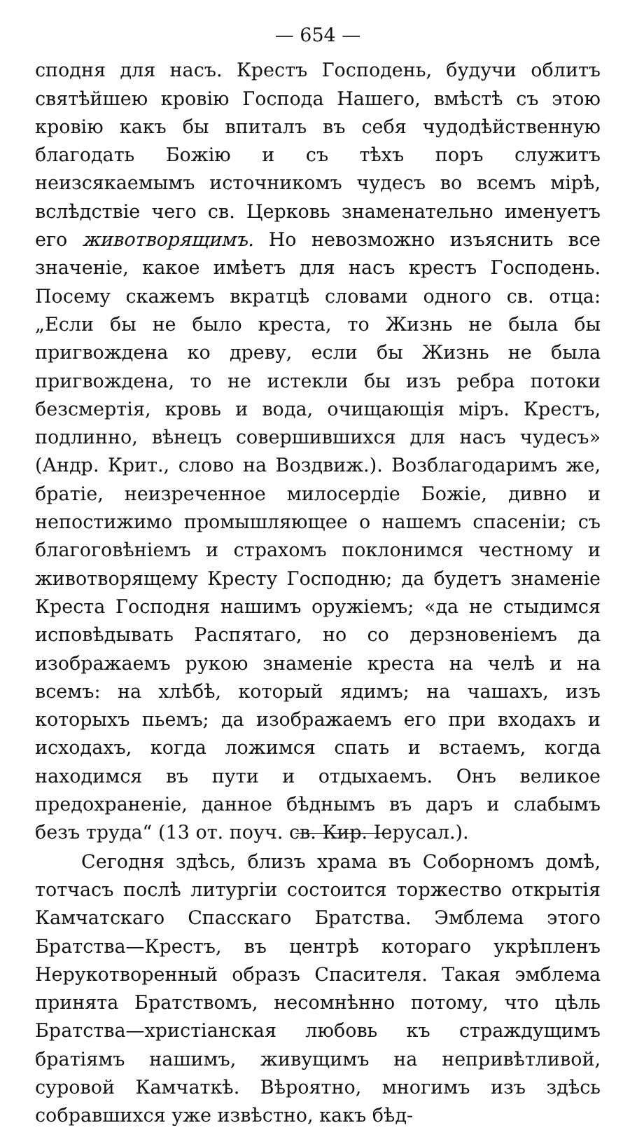— 654 —
сподня для насъ. Крестъ Господень, будучи облитъ святѣйшею кровію Господа Нашего, вмѣстѣ съ этою кровію какъ бы впиталъ въ себя чудодѣйственную благодать Божію и съ тѣхъ поръ служитъ неизсякаемымъ источникомъ чудесъ во всемъ мірѣ, вслѣдствіе чего св. Церковь знаменательно именуетъ его животворящимъ. Но невозможно изъяснить все значеніе, какое имѣетъ для насъ крестъ Господень. Посему скажемъ вкратцѣ словами одного св. отца: „Если бы не было креста, то Жизнь не была бы пригвождена ко древу, если бы Жизнь не была пригвождена, то не истекли бы изъ ребра потоки безсмертія, кровь и вода, очищающія міръ. Крестъ, подлинно, вѣнецъ совершившихся для насъ чудесъ» (Андр. Крит., слово на Воздвиж.). Возблагодаримъ же, братіе, неизреченное милосердіе Божіе, дивно и непостижимо промышляющее о нашемъ спасеніи; съ благоговѣніемъ и страхомъ поклонимся честному и животворящему Кресту Господню; да будетъ знаменіе Креста Господня нашимъ оружіемъ; «да не стыдимся исповѣдывать Распятаго, но со дерзновеніемъ да изображаемъ рукою знаменіе креста на челѣ и на всемъ: на хлѣбѣ, который ядимъ; на чашахъ, изъ которыхъ пьемъ; да изображаемъ его при входахъ и исходахъ, когда ложимся спать и встаемъ, когда находимся въ пути и отдыхаемъ. Онъ великое предохраненіе, данное бѣднымъ въ даръ и слабымъ безъ труда“ (13 от. поуч. св. Кир. Іерусал.).
Сегодня здѣсь, близъ храма въ Соборномъ домѣ, тотчасъ послѣ литургіи состоится торжество открытія Камчатскаго Спасскаго Братства. Эмблема этого Братства—Крестъ, въ центрѣ котораго укрѣпленъ Нерукотворенный образъ Спасителя. Такая эмблема принята Братствомъ, несомнѣнно потому, что цѣль Братства—христіанская любовь къ страждущимъ братіямъ нашимъ, живущимъ на непривѣтливой, суровой Камчаткѣ. Вѣроятно, многимъ изъ здѣсь собравшихся уже извѣстно, какъ бѣд-